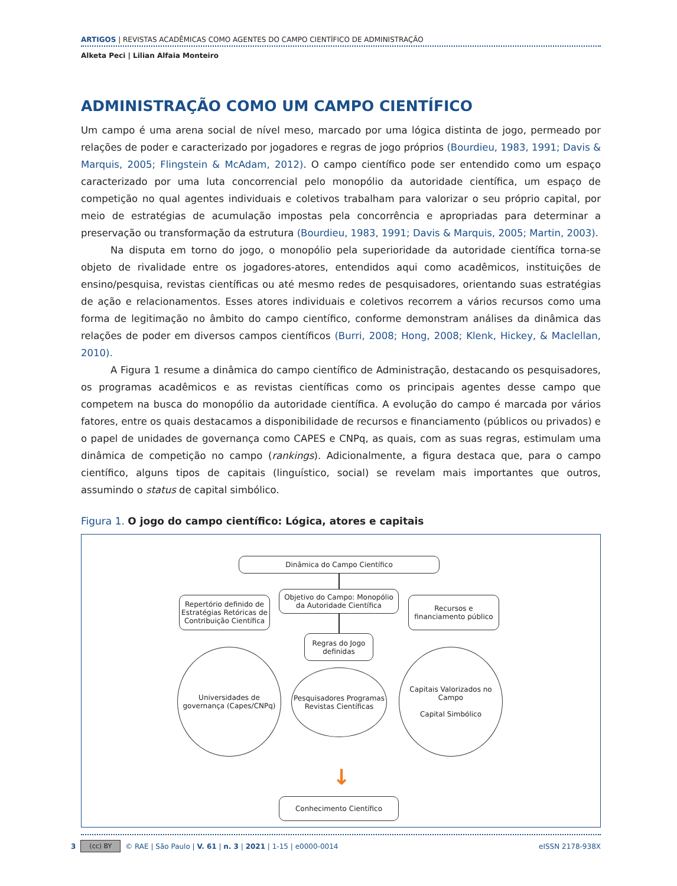ARTIGOS | REVISTAS ACADÊMICAS COMO AGENTES DO CAMPO CIENTÍFICO DE ADMINISTRAÇÃO
Alketa Peci | Lilian Alfaia Monteiro
ADMINISTRAÇÃO COMO UM CAMPO CIENTÍFICO
Um campo é uma arena social de nível meso, marcado por uma lógica distinta de jogo, permeado por relações de poder e caracterizado por jogadores e regras de jogo próprios (Bourdieu, 1983, 1991; Davis & Marquis, 2005; Flingstein & McAdam, 2012). O campo científico pode ser entendido como um espaço caracterizado por uma luta concorrencial pelo monopólio da autoridade científica, um espaço de competição no qual agentes individuais e coletivos trabalham para valorizar o seu próprio capital, por meio de estratégias de acumulação impostas pela concorrência e apropriadas para determinar a preservação ou transformação da estrutura (Bourdieu, 1983, 1991; Davis & Marquis, 2005; Martin, 2003).
Na disputa em torno do jogo, o monopólio pela superioridade da autoridade científica torna-se objeto de rivalidade entre os jogadores-atores, entendidos aqui como acadêmicos, instituições de ensino/pesquisa, revistas científicas ou até mesmo redes de pesquisadores, orientando suas estratégias de ação e relacionamentos. Esses atores individuais e coletivos recorrem a vários recursos como uma forma de legitimação no âmbito do campo científico, conforme demonstram análises da dinâmica das relações de poder em diversos campos científicos (Burri, 2008; Hong, 2008; Klenk, Hickey, & Maclellan, 2010).
A Figura 1 resume a dinâmica do campo científico de Administração, destacando os pesquisadores, os programas acadêmicos e as revistas científicas como os principais agentes desse campo que competem na busca do monopólio da autoridade científica. A evolução do campo é marcada por vários fatores, entre os quais destacamos a disponibilidade de recursos e financiamento (públicos ou privados) e o papel de unidades de governança como CAPES e CNPq, as quais, com as suas regras, estimulam uma dinâmica de competição no campo (rankings). Adicionalmente, a figura destaca que, para o campo científico, alguns tipos de capitais (linguístico, social) se revelam mais importantes que outros, assumindo o status de capital simbólico.
Figura 1. O jogo do campo científico: Lógica, atores e capitais
Dinâmica do Campo Científico
Repertório definido de Estratégias Retóricas de Contribuição Científica
Objetivo do Campo: Monopólio da Autoridade Científica
Recursos e financiamento público
Regras do Jogo definidas
Universidades de governança (Capes/CNPq)
Pesquisadores Programas Revistas Científicas
Capitais Valorizados no Campo
Capital Simbólico
↓
Conhecimento Científico
3 (cc) BY © RAE | São Paulo | V. 61 | n. 3 | 2021 | 1-15 | e0000-0014 eISSN 2178-938X